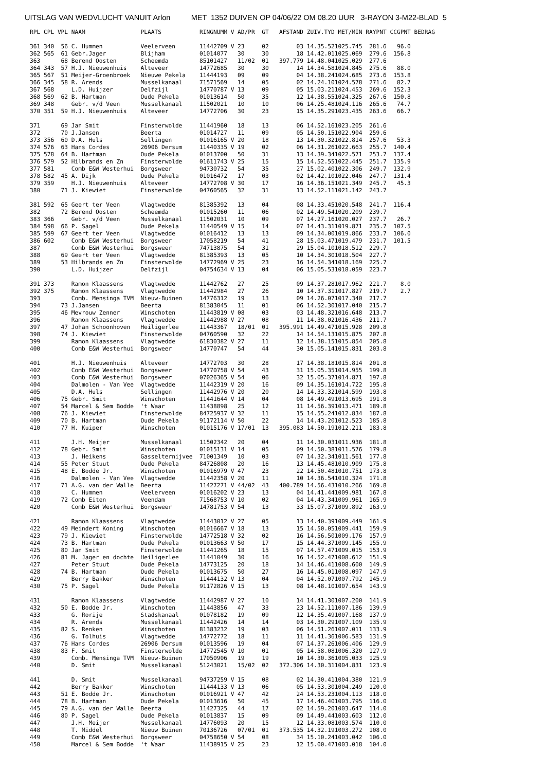UITSLAG VAN WEDVLUCHT VANUIT Arlon MET 1352 DUIVEN OP 04/06/22 OM 08.20 UUR 3-RAYON 3-M22-BLAD 5
| RPL | CPL | VPL | NAAM | PLAATS | RINGNUMM | V | AD/PR | GT | AFSTAND | ZUIV.TYD | MET/MIN | RAYPNT | CCGPNT | BEDRAG |
| --- | --- | --- | --- | --- | --- | --- | --- | --- | --- | --- | --- | --- | --- | --- |
| 361 | 340 | 56 | C. Hummen | Veelerveen | 11442709 | V | 23 | 02 | 03 | 14.35.52 | 1025.745 | 281.6 | 96.0 | |
| 362 | 565 | 61 | Gebr.Jager | Blijham | 01014077 | | 30 | 30 | 18 | 14.42.01 | 1025.069 | 279.6 | 156.8 | |
| 363 | | 68 | Berend Oosten | Scheemda | 85101427 | | 11/02 | 01 | 397.779 | 14.48.04 | 1025.029 | 277.6 | | |
| 364 | 343 | 57 | H.J. Nieuwenhuis | Alteveer | 14772685 | | 30 | 30 | 14 | 14.34.58 | 1024.845 | 275.6 | 88.0 | |
| 365 | 567 | 51 | Meijer-Groenbroek | Nieuwe Pekela | 11444193 | | 09 | 09 | 04 | 14.38.24 | 1024.685 | 273.6 | 153.8 | |
| 366 | 345 | 58 | R. Arends | Musselkanaal | 71571569 | | 14 | 05 | 02 | 14.24.10 | 1024.578 | 271.6 | 82.7 | |
| 367 | 568 | | L.D. Huijzer | Delfzijl | 14770787 | V | 13 | 09 | 05 | 15.03.21 | 1024.453 | 269.6 | 152.3 | |
| 368 | 569 | 62 | B. Hartman | Oude Pekela | 01013614 | | 50 | 35 | 12 | 14.38.55 | 1024.325 | 267.6 | 150.8 | |
| 369 | 348 | | Gebr. v/d Veen | Musselkanaal | 11502021 | | 10 | 10 | 06 | 14.25.48 | 1024.116 | 265.6 | 74.7 | |
| 370 | 351 | 59 | H.J. Nieuwenhuis | Alteveer | 14772706 | | 30 | 23 | 15 | 14.35.29 | 1023.435 | 263.6 | 66.7 | |
| 371 | | 69 | Jan Smit | Finsterwolde | 11441960 | | 18 | 13 | 06 | 14.52.16 | 1023.205 | 261.6 | | |
| 372 | | 70 | J.Jansen | Beerta | 01014727 | | 11 | 09 | 05 | 14.50.15 | 1022.904 | 259.6 | | |
| 373 | 356 | 60 | D.A. Huls | Sellingen | 01016165 | V | 20 | 18 | 13 | 14.30.32 | 1022.814 | 257.6 | 53.3 | |
| 374 | 576 | 63 | Hans Cordes | 26906 Dersum | 11440335 | V | 19 | 02 | 06 | 14.31.26 | 1022.663 | 255.7 | 140.4 | |
| 375 | 578 | 64 | B. Hartman | Oude Pekela | 01013700 | | 50 | 31 | 13 | 14.39.34 | 1022.571 | 253.7 | 137.4 | |
| 376 | 579 | 52 | Hilbrands en Zn | Finsterwolde | 01611743 | V | 25 | 15 | 15 | 14.52.55 | 1022.445 | 251.7 | 135.9 | |
| 377 | 581 | | Comb E&W Westerhui | Borgsweer | 94730732 | | 54 | 35 | 27 | 15.02.40 | 1022.306 | 249.7 | 132.9 | |
| 378 | 582 | 45 | A. Dijk | Oude Pekela | 01016472 | | 17 | 03 | 02 | 14.42.10 | 1022.046 | 247.7 | 131.4 | |
| 379 | 359 | | H.J. Nieuwenhuis | Alteveer | 14772708 | V | 30 | 17 | 16 | 14.36.15 | 1021.349 | 245.7 | 45.3 | |
| 380 | | 71 | J. Kiewiet | Finsterwolde | 04760565 | | 32 | 31 | 13 | 14.52.11 | 1021.142 | 243.7 | | |
| 381 | 592 | 65 | Geert ter Veen | Vlagtwedde | 81385392 | | 13 | 04 | 08 | 14.33.45 | 1020.548 | 241.7 | 116.4 | |
| 382 | | 72 | Berend Oosten | Scheemda | 01015260 | | 11 | 06 | 02 | 14.49.54 | 1020.209 | 239.7 | | |
| 383 | 366 | | Gebr. v/d Veen | Musselkanaal | 11502031 | | 10 | 09 | 07 | 14.27.16 | 1020.027 | 237.7 | 26.7 | |
| 384 | 598 | 66 | P. Sagel | Oude Pekela | 11440549 | V | 15 | 14 | 07 | 14.43.31 | 1019.871 | 235.7 | 107.5 | |
| 385 | 599 | 67 | Geert ter Veen | Vlagtwedde | 01016412 | | 13 | 13 | 09 | 14.34.00 | 1019.866 | 233.7 | 106.0 | |
| 386 | 602 | | Comb E&W Westerhui | Borgsweer | 17058219 | | 54 | 41 | 28 | 15.03.47 | 1019.479 | 231.7 | 101.5 | |
| 387 | | | Comb E&W Westerhui | Borgsweer | 74713875 | | 54 | 31 | 29 | 15.04.10 | 1018.512 | 229.7 | | |
| 388 | | 69 | Geert ter Veen | Vlagtwedde | 81385393 | | 13 | 05 | 10 | 14.34.30 | 1018.504 | 227.7 | | |
| 389 | | 53 | Hilbrands en Zn | Finsterwolde | 14772969 | V | 25 | 23 | 16 | 14.54.34 | 1018.169 | 225.7 | | |
| 390 | | | L.D. Huijzer | Delfzijl | 04754634 | V | 13 | 04 | 06 | 15.05.53 | 1018.059 | 223.7 | | |
| 391 | 373 | | Ramon Klaassens | Vlagtwedde | 11442762 | | 27 | 25 | 09 | 14.37.28 | 1017.962 | 221.7 | 8.0 | |
| 392 | 375 | | Ramon Klaassens | Vlagtwedde | 11442984 | | 27 | 26 | 10 | 14.37.31 | 1017.827 | 219.7 | 2.7 | |
| 393 | | | Comb. Mensinga TVM | Nieuw-Buinen | 14776312 | | 19 | 13 | 09 | 14.26.07 | 1017.340 | 217.7 | | |
| 394 | | 73 | J.Jansen | Beerta | 81383045 | | 11 | 01 | 06 | 14.52.30 | 1017.040 | 215.7 | | |
| 395 | | 46 | Mevrouw Zenner | Winschoten | 11443819 | V | 08 | 03 | 03 | 14.48.32 | 1016.648 | 213.7 | | |
| 396 | | | Ramon Klaassens | Vlagtwedde | 11442988 | V | 27 | 08 | 11 | 14.38.02 | 1016.436 | 211.7 | | |
| 397 | | 47 | Johan Schoonhoven | Heiligerlee | 11443367 | | 18/01 | 01 | 395.991 | 14.49.47 | 1015.928 | 209.8 | | |
| 398 | | 74 | J. Kiewiet | Finsterwolde | 04760590 | | 32 | 22 | 14 | 14.54.13 | 1015.875 | 207.8 | | |
| 399 | | | Ramon Klaassens | Vlagtwedde | 61830382 | V | 27 | 11 | 12 | 14.38.15 | 1015.854 | 205.8 | | |
| 400 | | | Comb E&W Westerhui | Borgsweer | 14770747 | | 54 | 44 | 30 | 15.05.14 | 1015.831 | 203.8 | | |
| 401 | | | H.J. Nieuwenhuis | Alteveer | 14772703 | | 30 | 28 | 17 | 14.38.18 | 1015.814 | 201.8 | | |
| 402 | | | Comb E&W Westerhui | Borgsweer | 14770758 | V | 54 | 43 | 31 | 15.05.35 | 1014.955 | 199.8 | | |
| 403 | | | Comb E&W Westerhui | Borgsweer | 07026365 | V | 54 | 06 | 32 | 15.05.37 | 1014.871 | 197.8 | | |
| 404 | | | Dalmolen - Van Vee | Vlagtwedde | 11442319 | V | 20 | 16 | 09 | 14.35.16 | 1014.722 | 195.8 | | |
| 405 | | | D.A. Huls | Sellingen | 11442976 | V | 20 | 20 | 14 | 14.33.32 | 1014.599 | 193.8 | | |
| 406 | | 75 | Gebr. Smit | Winschoten | 11441644 | V | 14 | 04 | 08 | 14.49.49 | 1013.695 | 191.8 | | |
| 407 | | 54 | Marcel & Sem Bodde | 't Waar | 11438898 | | 25 | 12 | 11 | 14.56.39 | 1013.471 | 189.8 | | |
| 408 | | 76 | J. Kiewiet | Finsterwolde | 84725937 | V | 32 | 11 | 15 | 14.55.24 | 1012.834 | 187.8 | | |
| 409 | | 70 | B. Hartman | Oude Pekela | 91172114 | V | 50 | 22 | 14 | 14.43.20 | 1012.523 | 185.8 | | |
| 410 | | 77 | H. Kuiper | Winschoten | 01015176 | V | 17/01 | 13 | 395.083 | 14.50.19 | 1012.211 | 183.8 | | |
| 411 | | | J.H. Meijer | Musselkanaal | 11502342 | | 20 | 04 | 11 | 14.30.03 | 1011.936 | 181.8 | | |
| 412 | | 78 | Gebr. Smit | Winschoten | 01015131 | V | 14 | 05 | 09 | 14.50.38 | 1011.576 | 179.8 | | |
| 413 | | | J. Heikens | Gasselternijvee | 71001349 | | 10 | 03 | 07 | 14.32.34 | 1011.561 | 177.8 | | |
| 414 | | 55 | Peter Stuut | Oude Pekela | 84726808 | | 20 | 16 | 13 | 14.45.48 | 1010.909 | 175.8 | | |
| 415 | | 48 | E. Bodde Jr. | Winschoten | 01016979 | V | 47 | 23 | 22 | 14.50.48 | 1010.751 | 173.8 | | |
| 416 | | | Dalmolen - Van Vee | Vlagtwedde | 11442358 | V | 20 | 11 | 10 | 14.36.54 | 1010.324 | 171.8 | | |
| 417 | | 71 | A.G. van der Walle | Beerta | 11427271 | V | 44/02 | 43 | 400.789 | 14.56.43 | 1010.266 | 169.8 | | |
| 418 | | | C. Hummen | Veelerveen | 01016202 | V | 23 | 13 | 04 | 14.41.44 | 1009.981 | 167.8 | | |
| 419 | | 72 | Comb Eiten | Veendam | 71568753 | V | 10 | 02 | 04 | 14.43.34 | 1009.961 | 165.9 | | |
| 420 | | | Comb E&W Westerhui | Borgsweer | 14781753 | V | 54 | 13 | 33 | 15.07.37 | 1009.892 | 163.9 | | |
| 421 | | | Ramon Klaassens | Vlagtwedde | 11443012 | V | 27 | 05 | 13 | 14.40.39 | 1009.449 | 161.9 | | |
| 422 | | 49 | Meindert Koning | Winschoten | 01016667 | V | 18 | 13 | 15 | 14.50.05 | 1009.441 | 159.9 | | |
| 423 | | 79 | J. Kiewiet | Finsterwolde | 14772518 | V | 32 | 02 | 16 | 14.56.50 | 1009.176 | 157.9 | | |
| 424 | | 73 | B. Hartman | Oude Pekela | 01013663 | V | 50 | 17 | 15 | 14.44.37 | 1009.145 | 155.9 | | |
| 425 | | 80 | Jan Smit | Finsterwolde | 11441265 | | 18 | 15 | 07 | 14.57.47 | 1009.015 | 153.9 | | |
| 426 | | 81 | M. Jager en dochte | Heiligerlee | 11441049 | | 30 | 16 | 16 | 14.52.47 | 1008.612 | 151.9 | | |
| 427 | | | Peter Stuut | Oude Pekela | 14773125 | | 20 | 18 | 14 | 14.46.41 | 1008.600 | 149.9 | | |
| 428 | | 74 | B. Hartman | Oude Pekela | 01013675 | | 50 | 27 | 16 | 14.45.01 | 1008.097 | 147.9 | | |
| 429 | | | Berry Bakker | Winschoten | 11444132 | V | 13 | 04 | 04 | 14.52.07 | 1007.792 | 145.9 | | |
| 430 | | 75 | P. Sagel | Oude Pekela | 91172826 | V | 15 | 13 | 08 | 14.48.10 | 1007.654 | 143.9 | | |
| 431 | | | Ramon Klaassens | Vlagtwedde | 11442987 | V | 27 | 10 | 14 | 14.41.30 | 1007.200 | 141.9 | | |
| 432 | | 50 | E. Bodde Jr. | Winschoten | 11443856 | | 47 | 33 | 23 | 14.52.11 | 1007.186 | 139.9 | | |
| 433 | | | G. Rorije | Stadskanaal | 01078182 | | 19 | 09 | 12 | 14.35.49 | 1007.168 | 137.9 | | |
| 434 | | | R. Arends | Musselkanaal | 11442426 | | 14 | 14 | 03 | 14.30.29 | 1007.109 | 135.9 | | |
| 435 | | 82 | S. Renken | Winschoten | 81383232 | | 19 | 03 | 06 | 14.51.26 | 1007.011 | 133.9 | | |
| 436 | | | G. Tolhuis | Vlagtwedde | 14772772 | | 18 | 11 | 11 | 14.41.36 | 1006.583 | 131.9 | | |
| 437 | | 76 | Hans Cordes | 26906 Dersum | 01013596 | | 19 | 04 | 07 | 14.37.26 | 1006.406 | 129.9 | | |
| 438 | | 83 | F. Smit | Finsterwolde | 14772545 | V | 10 | 01 | 05 | 14.58.08 | 1006.320 | 127.9 | | |
| 439 | | | Comb. Mensinga TVM | Nieuw-Buinen | 17050906 | | 19 | 19 | 10 | 14.30.36 | 1005.033 | 125.9 | | |
| 440 | | | D. Smit | Musselkanaal | 51243021 | | 15/02 | 02 | 372.306 | 14.30.31 | 1004.831 | 123.9 | | |
| 441 | | | D. Smit | Musselkanaal | 94737259 | V | 15 | 08 | 02 | 14.30.41 | 1004.380 | 121.9 | | |
| 442 | | | Berry Bakker | Winschoten | 11444133 | V | 13 | 06 | 05 | 14.53.30 | 1004.249 | 120.0 | | |
| 443 | | 51 | E. Bodde Jr. | Winschoten | 01016921 | V | 47 | 42 | 24 | 14.53.23 | 1004.113 | 118.0 | | |
| 444 | | 78 | B. Hartman | Oude Pekela | 01013616 | | 50 | 45 | 17 | 14.46.40 | 1003.795 | 116.0 | | |
| 445 | | 79 | A.G. van der Walle | Beerta | 11427325 | | 44 | 17 | 02 | 14.59.20 | 1003.647 | 114.0 | | |
| 446 | | 80 | P. Sagel | Oude Pekela | 01013837 | | 15 | 09 | 09 | 14.49.44 | 1003.603 | 112.0 | | |
| 447 | | | J.H. Meijer | Musselkanaal | 14776093 | | 20 | 15 | 12 | 14.33.08 | 1003.574 | 110.0 | | |
| 448 | | | T. Middel | Nieuw Buinen | 70136726 | | 07/01 | 01 | 373.535 | 14.32.19 | 1003.272 | 108.0 | | |
| 449 | | | Comb E&W Westerhui | Borgsweer | 04758650 | V | 54 | 08 | 34 | 15.10.24 | 1003.042 | 106.0 | | |
| 450 | | | Marcel & Sem Bodde | 't Waar | 11438915 | V | 25 | 23 | 12 | 15.00.47 | 1003.018 | 104.0 | | |